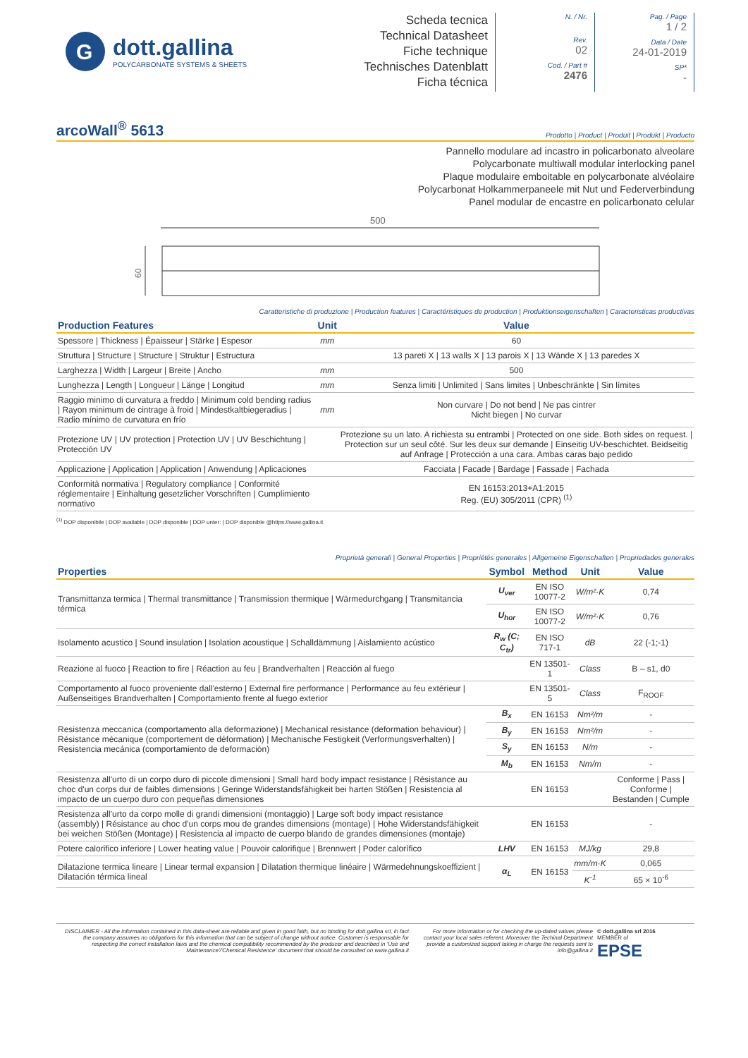G
dott.gallina
POLYCARBONATE SYSTEMS & SHEETS
Scheda tecnica
Technical Datasheet
Fiche technique
Technisches Datenblatt
Ficha técnica
N. / Nr.
Rev.
02
Cod. / Part #
2476
Pag. / Page
1 / 2
Data / Date
24-01-2019
SP*
-
arcoWall<sup>®</sup> 5613
Prodotto | Product | Produit | Produkt | Producto
Pannello modulare ad incastro in policarbonato alveolare
Polycarbonate multiwall modular interlocking panel
Plaque modulaire emboitable en polycarbonate alvéolaire
Polycarbonat Holkammerpaneele mit Nut und Federverbindung
Panel modular de encastre en policarbonato celular
500
60
Caratteristiche di produzione | Production features | Caractéristiques de production | Produktionseigenschaften | Caracteristicas productivas
| Production Features | Unit | Value |
| --- | --- | --- |
| Spessore / Thickness / Épaisseur / Stärke / Espesor | mm | 60 |
| Struttura / Structure / Structure / Struktur / Estructura | | 13 pareti X / 13 walls X / 13 parois X / 13 Wände X / 13 paredes X |
| Larghezza / Width / Largeur / Breite / Ancho | mm | 500 |
| Lunghezza / Length / Longueur / Länge / Longitud | mm | Senza limiti / Unlimited / Sans limites / Unbeschränkte / Sin límites |
| Raggio minimo di curvatura a freddo / Minimum cold bending radius / Rayon minimum de cintrage à froid / Mindestkaltbiegeradius / Radio mínimo de curvatura en frío | mm | Non curvare / Do not bend / Ne pas cintrer Nicht biegen / No curvar |
| Protezione UV / UV protection / Protection UV / UV Beschichtung / Protección UV | | Protezione su un lato. A richiesta su entrambi / Protected on one side. Both sides on request. / Protection sur un seul côté. Sur les deux sur demande / Einseitig UV-beschichtet. Beidseitig auf Anfrage / Protección a una cara. Ambas caras bajo pedido |
| Applicazione / Application / Application / Anwendung / Aplicaciones | | Facciata / Facade / Bardage / Fassade / Fachada |
| Conformità normativa / Regulatory compliance / Conformité réglementaire / Einhaltung gesetzlicher Vorschriften / Cumplimiento normativo | | EN 16153:2013+A1:2015 Reg. (EU) 305/2011 (CPR) <sup>(1)</sup> |
<sup>(1)</sup> DOP disponibile | DOP available | DOP disponible | DOP unter: | DOP disponible @https://www.gallina.it
Proprietà generali | General Properties | Propriétés generales | Allgemeine Eigenschaften | Propriedades generales
| Properties | Symbol | Method | Unit | Value |
| --- | --- | --- | --- | --- |
| Transmittanza termica / Thermal transmittance / Transmission thermique / Wärmedurchgang / Transmitancia térmica | U<sub>ver</sub> | EN ISO 10077-2 | W/m²·K | 0,74 |
| | U<sub>hor</sub> | EN ISO 10077-2 | W/m²·K | 0,76 |
| Isolamento acustico / Sound insulation / Isolation acoustique / Schalldämmung / Aislamiento acústico | R<sub>w</sub> (C; C<sub>tr</sub>) | EN ISO 717-1 | dB | 22 (-1;-1) |
| Reazione al fuoco / Reaction to fire / Réaction au feu / Brandverhalten / Reacción al fuego | | EN 13501-1 | Class | B – s1, d0 |
| Comportamento al fuoco proveniente dall'esterno / External fire performance / Performance au feu extérieur / Außenseitiges Brandverhalten / Comportamiento frente al fuego exterior | | EN 13501-5 | Class | F<sub>ROOF</sub> |
| Resistenza meccanica (comportamento alla deformazione) / Mechanical resistance (deformation behaviour) / Résistance mécanique (comportement de déformation) / Mechanische Festigkeit (Verformungsverhalten) / Resistencia mecánica (comportamiento de deformación) | B<sub>x</sub> | EN 16153 | Nm²/m | - |
| | B<sub>y</sub> | EN 16153 | Nm²/m | - |
| | S<sub>y</sub> | EN 16153 | N/m | - |
| | M<sub>b</sub> | EN 16153 | Nm/m | - |
| Resistenza all'urto di un corpo duro di piccole dimensioni / Small hard body impact resistance / Résistance au choc d'un corps dur de faibles dimensions / Geringe Widerstandsfähigkeit bei harten Stößen / Resistencia al impacto de un cuerpo duro con pequeñas dimensiones | | EN 16153 | | Conforme / Pass / Conforme / Bestanden / Cumple |
| Resistenza all'urto da corpo molle di grandi dimensioni (montaggio) / Large soft body impact resistance (assembly) / Résistance au choc d'un corps mou de grandes dimensions (montage) / Hohe Widerstandsfähigkeit bei weichen Stößen (Montage) / Resistencia al impacto de cuerpo blando de grandes dimensiones (montaje) | | EN 16153 | | - |
| Potere calorifico inferiore / Lower heating value / Pouvoir calorifique / Brennwert / Poder calorífico | LHV | EN 16153 | MJ/kg | 29,8 |
| Dilatazione termica lineare / Linear termal expansion / Dilatation thermique linéaire / Wärmedehnungskoeffizient / Dilatación térmica lineal | α<sub>L</sub> | EN 16153 | mm/m·K | 0,065 |
| | | | K<sup>-1</sup> | 65 × 10<sup>-6</sup> |
DISCLAIMER - All the information contained in this data-sheet are reliable and given in good faith, but no binding for dott.gallina srl, in fact the company assumes no obligations for this information that can be subject of change without notice. Customer is responsable for respecting the correct installation laws and the chemical compatibility recommended by the producer and described in 'Use and Maintenance'/'Chemical Resistence' document that should be consulted on www.gallina.it
For more information or for checking the up-dated values please contact your local sales referent. Moreover the Techinal Department provide a customized support taking in charge the requests sent to info@gallina.it
© dott.gallina srl 2016
MEMBER of
EPSE